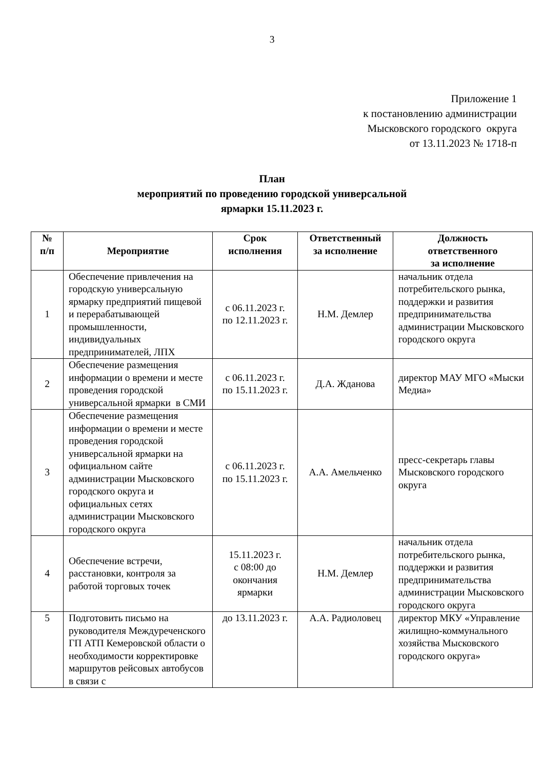3
Приложение 1
к постановлению администрации
Мысковского городского округа
от 13.11.2023 № 1718-п
План
мероприятий по проведению городской универсальной
ярмарки 15.11.2023 г.
| № п/п | Мероприятие | Срок исполнения | Ответственный за исполнение | Должность ответственного за исполнение |
| --- | --- | --- | --- | --- |
| 1 | Обеспечение привлечения на городскую универсальную ярмарку предприятий пищевой и перерабатывающей промышленности, индивидуальных предпринимателей, ЛПХ | с 06.11.2023 г. по 12.11.2023 г. | Н.М. Демлер | начальник отдела потребительского рынка, поддержки и развития предпринимательства администрации Мысковского городского округа |
| 2 | Обеспечение размещения информации о времени и месте проведения городской универсальной ярмарки в СМИ | с 06.11.2023 г. по 15.11.2023 г. | Д.А. Жданова | директор МАУ МГО «Мыски Медиа» |
| 3 | Обеспечение размещения информации о времени и месте проведения городской универсальной ярмарки на официальном сайте администрации Мысковского городского округа и официальных сетях администрации Мысковского городского округа | с 06.11.2023 г. по 15.11.2023 г. | А.А. Амельченко | пресс-секретарь главы Мысковского городского округа |
| 4 | Обеспечение встречи, расстановки, контроля за работой торговых точек | 15.11.2023 г. с 08:00 до окончания ярмарки | Н.М. Демлер | начальник отдела потребительского рынка, поддержки и развития предпринимательства администрации Мысковского городского округа |
| 5 | Подготовить письмо на руководителя Междуреченского ГП АТП Кемеровской области о необходимости корректировке маршрутов рейсовых автобусов в связи с | до 13.11.2023 г. | А.А. Радиоловец | директор МКУ «Управление жилищно-коммунального хозяйства Мысковского городского округа» |